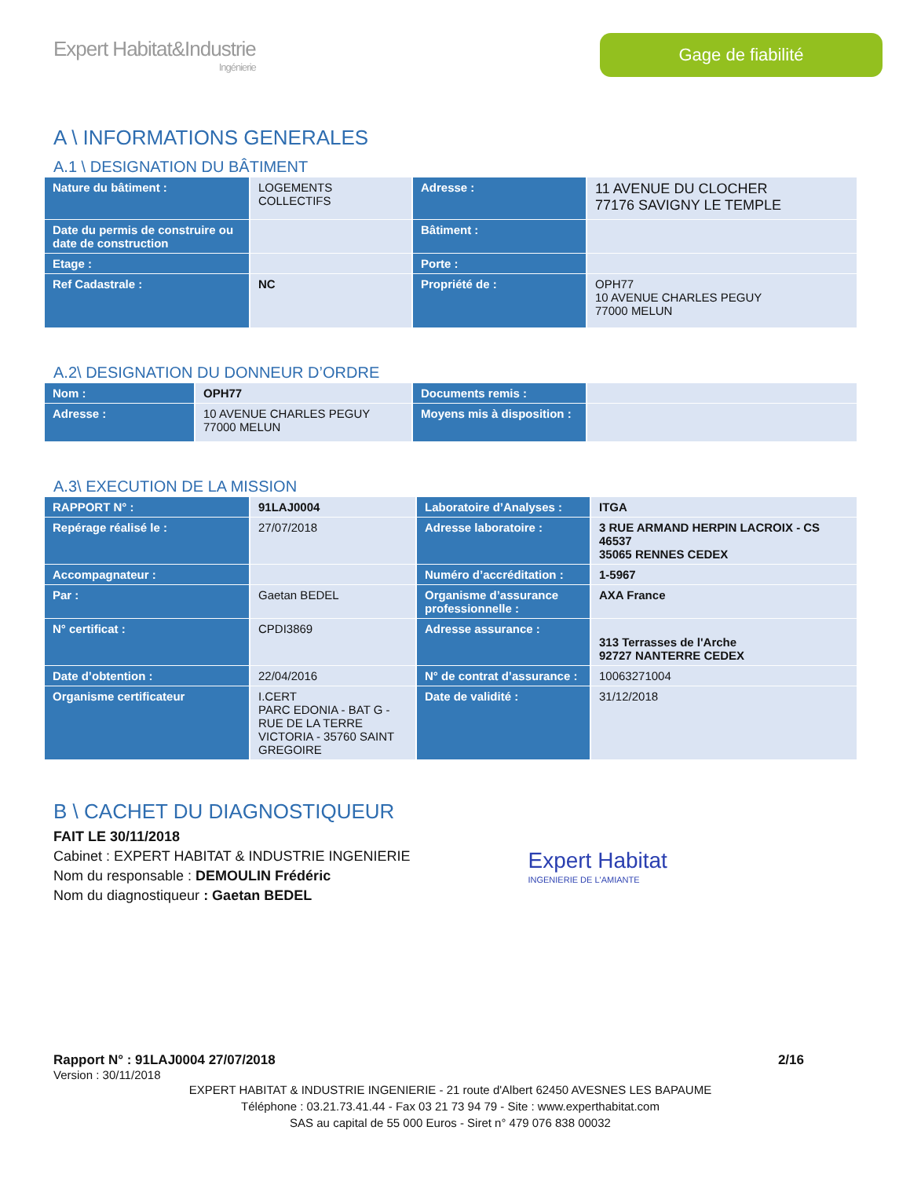Expert Habitat&Industrie
Ingénierie
Gage de fiabilité
A \ INFORMATIONS GENERALES
A.1 \ DESIGNATION DU BÂTIMENT
| Nature du bâtiment : | LOGEMENTS COLLECTIFS | Adresse : | 11 AVENUE DU CLOCHER 77176 SAVIGNY LE TEMPLE |
| Date du permis de construire ou date de construction | | Bâtiment : | |
| Etage : | | Porte : | |
| Ref Cadastrale : | NC | Propriété de : | OPH77 10 AVENUE CHARLES PEGUY 77000 MELUN |
A.2\ DESIGNATION DU DONNEUR D’ORDRE
| Nom : | OPH77 | Documents remis : | |
| Adresse : | 10 AVENUE CHARLES PEGUY 77000 MELUN | Moyens mis à disposition : | |
A.3\ EXECUTION DE LA MISSION
| RAPPORT N° : | 91LAJ0004 | Laboratoire d’Analyses : | ITGA |
| Repérage réalisé le : | 27/07/2018 | Adresse laboratoire : | 3 RUE ARMAND HERPIN LACROIX - CS 46537 35065 RENNES CEDEX |
| Accompagnateur : | | Numéro d’accréditation : | 1-5967 |
| Par : | Gaetan BEDEL | Organisme d’assurance professionnelle : | AXA France |
| N° certificat : | CPDI3869 | Adresse assurance : | 313 Terrasses de l'Arche 92727 NANTERRE CEDEX |
| Date d’obtention : | 22/04/2016 | N° de contrat d’assurance : | 10063271004 |
| Organisme certificateur | I.CERT PARC EDONIA - BAT G - RUE DE LA TERRE VICTORIA - 35760 SAINT GREGOIRE | Date de validité : | 31/12/2018 |
B \ CACHET DU DIAGNOSTIQUEUR
FAIT LE 30/11/2018
Cabinet : EXPERT HABITAT & INDUSTRIE INGENIERIE
Nom du responsable : DEMOULIN Frédéric
Nom du diagnostiqueur : Gaetan BEDEL
Expert Habitat
INGENIERIE DE L'AMIANTE
Rapport N° : 91LAJ0004 27/07/2018 2/16
Version : 30/11/2018
EXPERT HABITAT & INDUSTRIE INGENIERIE - 21 route d'Albert 62450 AVESNES LES BAPAUME
Téléphone : 03.21.73.41.44 - Fax 03 21 73 94 79 - Site : www.experthabitat.com
SAS au capital de 55 000 Euros - Siret n° 479 076 838 00032